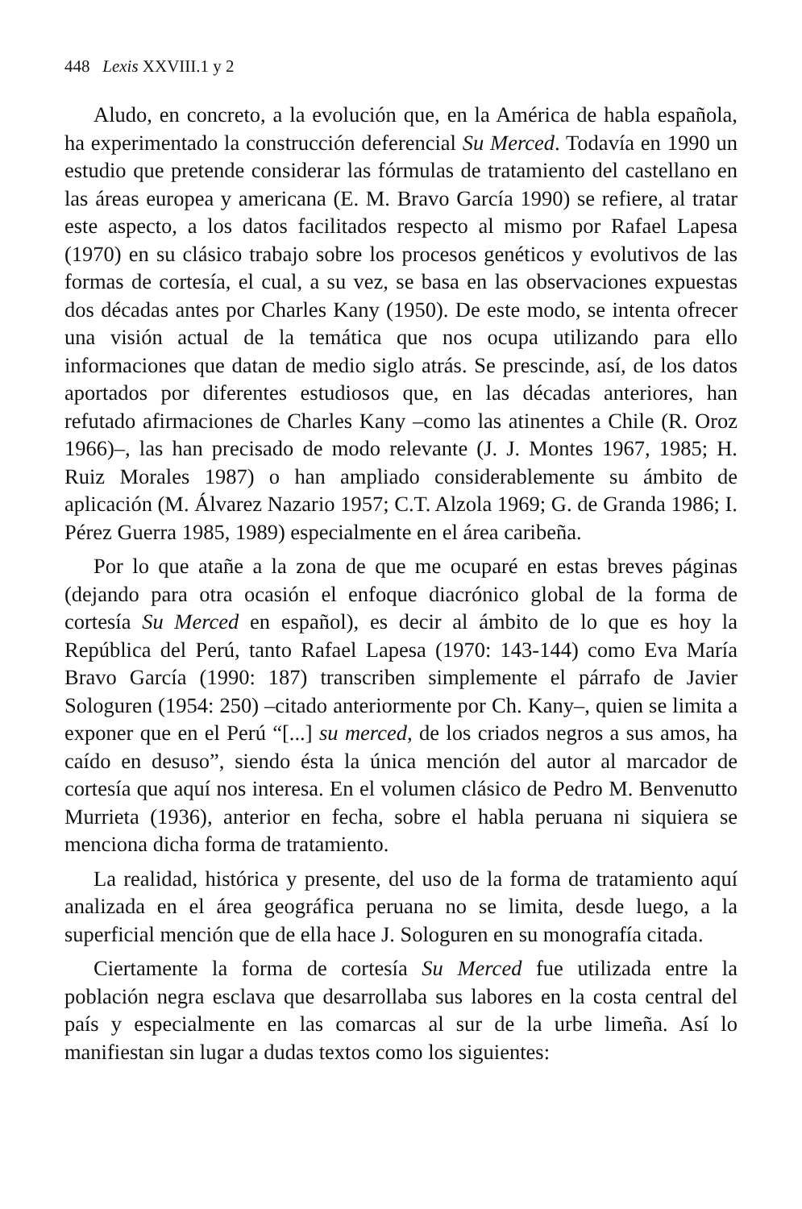448 Lexis XXVIII.1 y 2
Aludo, en concreto, a la evolución que, en la América de habla española, ha experimentado la construcción deferencial Su Merced. Todavía en 1990 un estudio que pretende considerar las fórmulas de tratamiento del castellano en las áreas europea y americana (E. M. Bravo García 1990) se refiere, al tratar este aspecto, a los datos facilitados respecto al mismo por Rafael Lapesa (1970) en su clásico trabajo sobre los procesos genéticos y evolutivos de las formas de cortesía, el cual, a su vez, se basa en las observaciones expuestas dos décadas antes por Charles Kany (1950). De este modo, se intenta ofrecer una visión actual de la temática que nos ocupa utilizando para ello informaciones que datan de medio siglo atrás. Se prescinde, así, de los datos aportados por diferentes estudiosos que, en las décadas anteriores, han refutado afirmaciones de Charles Kany –como las atinentes a Chile (R. Oroz 1966)–, las han precisado de modo relevante (J. J. Montes 1967, 1985; H. Ruiz Morales 1987) o han ampliado considerablemente su ámbito de aplicación (M. Álvarez Nazario 1957; C.T. Alzola 1969; G. de Granda 1986; I. Pérez Guerra 1985, 1989) especialmente en el área caribeña.
Por lo que atañe a la zona de que me ocuparé en estas breves páginas (dejando para otra ocasión el enfoque diacrónico global de la forma de cortesía Su Merced en español), es decir al ámbito de lo que es hoy la República del Perú, tanto Rafael Lapesa (1970: 143-144) como Eva María Bravo García (1990: 187) transcriben simplemente el párrafo de Javier Sologuren (1954: 250) –citado anteriormente por Ch. Kany–, quien se limita a exponer que en el Perú “[...] su merced, de los criados negros a sus amos, ha caído en desuso”, siendo ésta la única mención del autor al marcador de cortesía que aquí nos interesa. En el volumen clásico de Pedro M. Benvenutto Murrieta (1936), anterior en fecha, sobre el habla peruana ni siquiera se menciona dicha forma de tratamiento.
La realidad, histórica y presente, del uso de la forma de tratamiento aquí analizada en el área geográfica peruana no se limita, desde luego, a la superficial mención que de ella hace J. Sologuren en su monografía citada.
Ciertamente la forma de cortesía Su Merced fue utilizada entre la población negra esclava que desarrollaba sus labores en la costa central del país y especialmente en las comarcas al sur de la urbe limeña. Así lo manifiestan sin lugar a dudas textos como los siguientes: